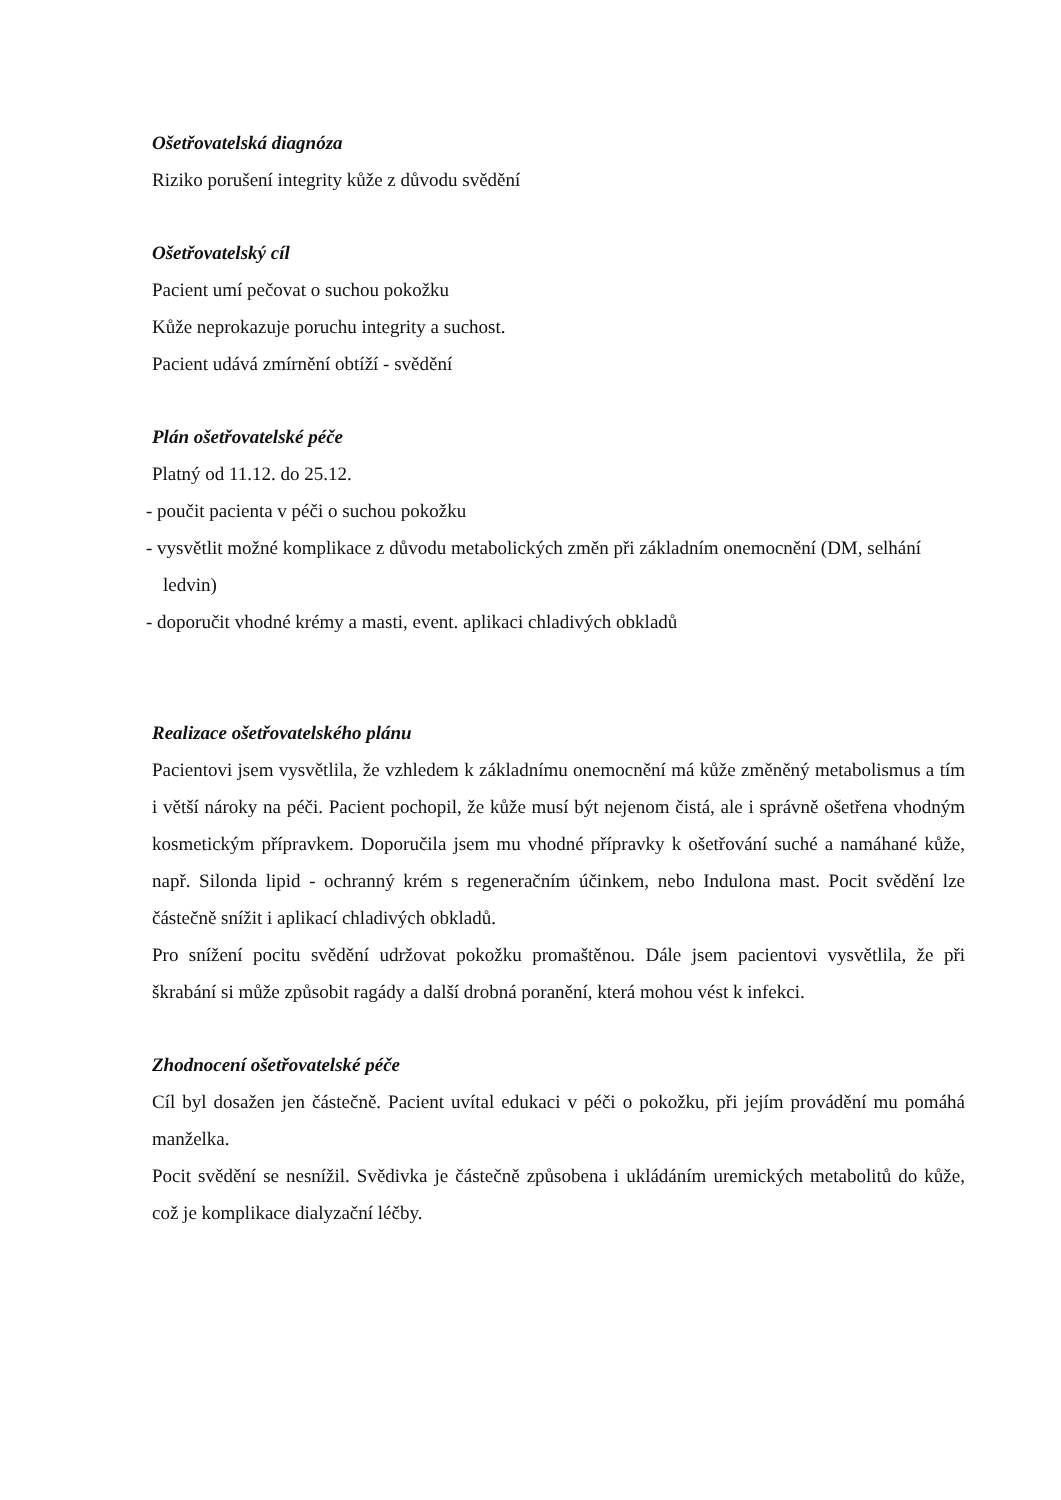Ošetřovatelská diagnóza
Riziko porušení integrity kůže z důvodu svědění
Ošetřovatelský cíl
Pacient umí pečovat o suchou pokožku
Kůže neprokazuje poruchu integrity a suchost.
Pacient udává zmírnění obtíží - svědění
Plán ošetřovatelské péče
Platný od 11.12. do 25.12.
- poučit pacienta v péči o suchou pokožku
- vysvětlit možné komplikace z důvodu metabolických změn při základním onemocnění (DM, selhání ledvin)
- doporučit vhodné krémy a masti, event. aplikaci chladivých obkladů
Realizace ošetřovatelského plánu
Pacientovi jsem vysvětlila, že vzhledem k základnímu onemocnění má kůže změněný metabolismus a tím i větší nároky na péči. Pacient pochopil, že kůže musí být nejenom čistá, ale i správně ošetřena vhodným kosmetickým přípravkem. Doporučila jsem mu vhodné přípravky k ošetřování suché a namáhané kůže, např. Silonda lipid - ochranný krém s regeneračním účinkem, nebo Indulona mast. Pocit svědění lze částečně snížit i aplikací chladivých obkladů.
Pro snížení pocitu svědění udržovat pokožku promaštěnou. Dále jsem pacientovi vysvětlila, že při škrabání si může způsobit ragády a další drobná poranění, která mohou vést k infekci.
Zhodnocení ošetřovatelské péče
Cíl byl dosažen jen částečně. Pacient uvítal edukaci v péči o pokožku, při jejím provádění mu pomáhá manželka.
Pocit svědění se nesnížil. Svědivka je částečně způsobena i ukládáním uremických metabolitů do kůže, což je komplikace dialyzační léčby.